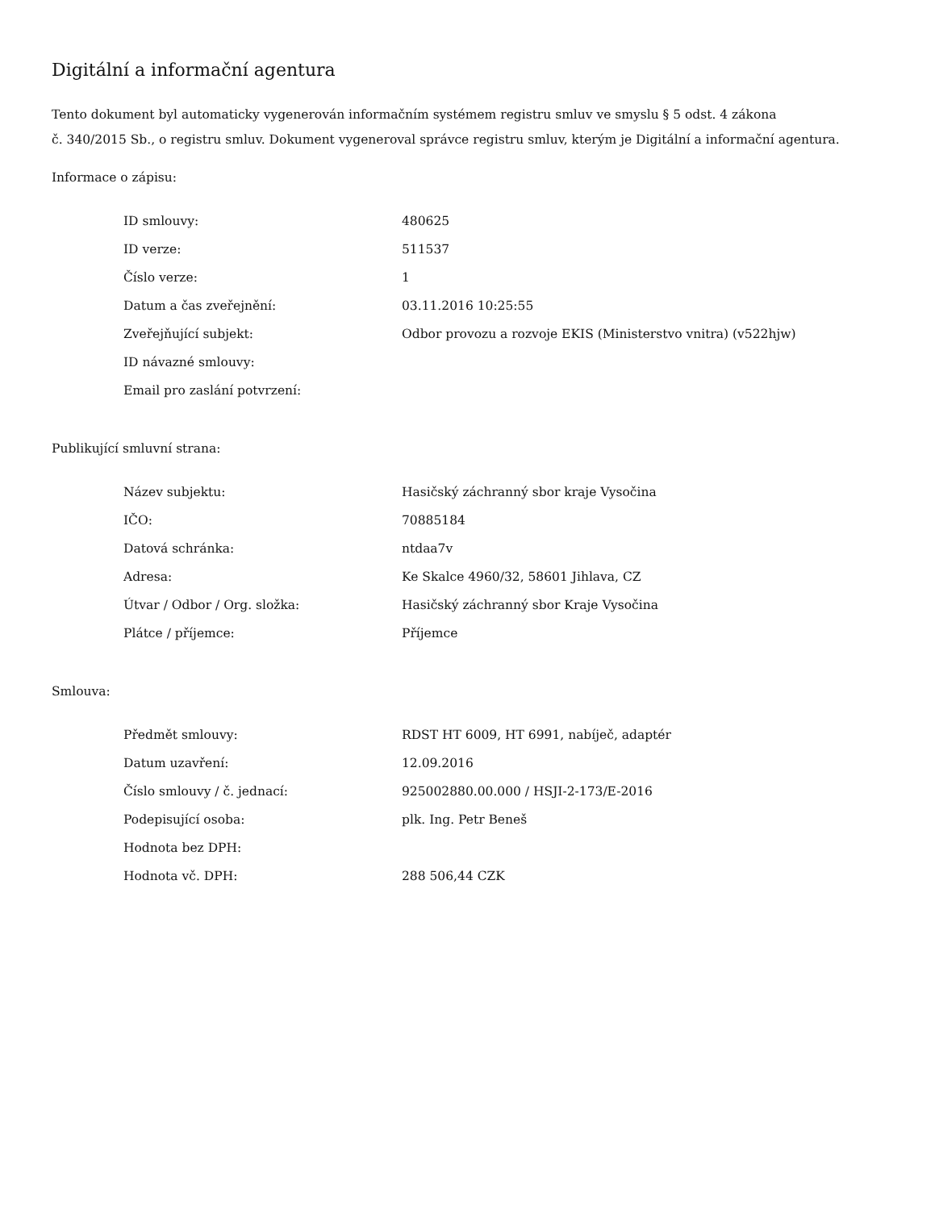Digitální a informační agentura
Tento dokument byl automaticky vygenerován informačním systémem registru smluv ve smyslu § 5 odst. 4 zákona
č. 340/2015 Sb., o registru smluv. Dokument vygeneroval správce registru smluv, kterým je Digitální a informační agentura.
Informace o zápisu:
| ID smlouvy: | 480625 |
| ID verze: | 511537 |
| Číslo verze: | 1 |
| Datum a čas zveřejnění: | 03.11.2016 10:25:55 |
| Zveřejňující subjekt: | Odbor provozu a rozvoje EKIS (Ministerstvo vnitra) (v522hjw) |
| ID návazné smlouvy: | |
| Email pro zaslání potvrzení: | |
Publikující smluvní strana:
| Název subjektu: | Hasičský záchranný sbor kraje Vysočina |
| IČO: | 70885184 |
| Datová schránka: | ntdaa7v |
| Adresa: | Ke Skalce 4960/32, 58601 Jihlava, CZ |
| Útvar / Odbor / Org. složka: | Hasičský záchranný sbor Kraje Vysočina |
| Plátce / příjemce: | Příjemce |
Smlouva:
| Předmět smlouvy: | RDST HT 6009, HT 6991, nabíječ, adaptér |
| Datum uzavření: | 12.09.2016 |
| Číslo smlouvy / č. jednací: | 925002880.00.000 / HSJI-2-173/E-2016 |
| Podepisující osoba: | plk. Ing. Petr Beneš |
| Hodnota bez DPH: | |
| Hodnota vč. DPH: | 288 506,44 CZK |